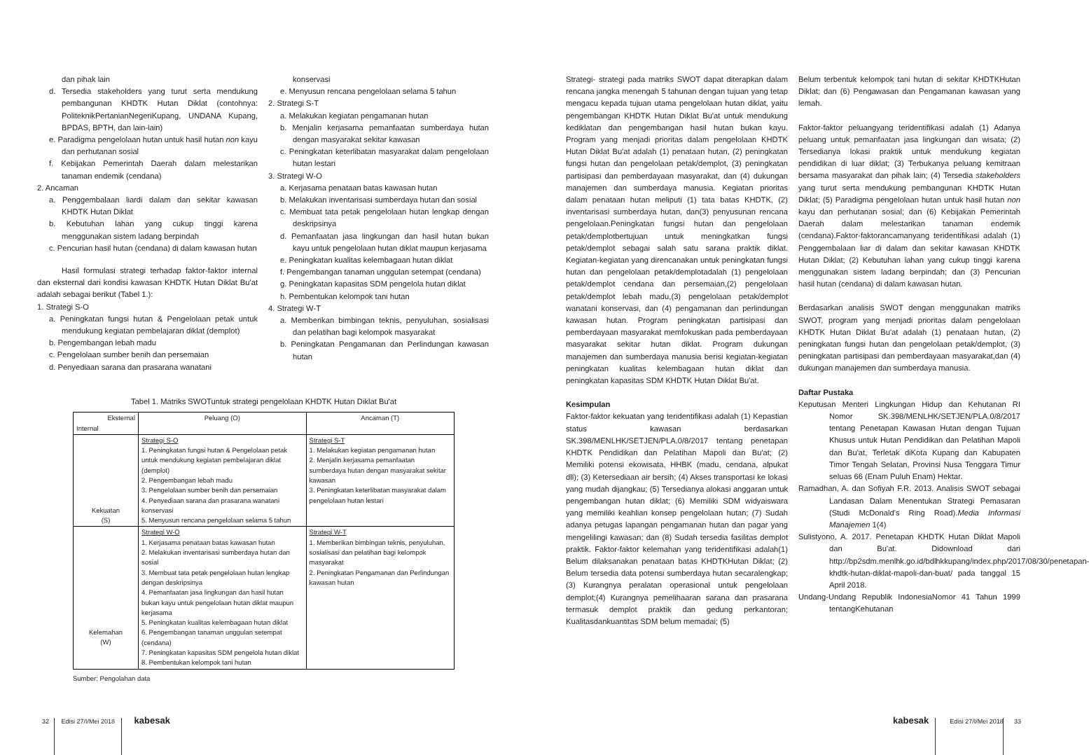dan pihak lain
d. Tersedia stakeholders yang turut serta mendukung pembangunan KHDTK Hutan Diklat (contohnya: PoliteknikPertanianNegeriKupang, UNDANA Kupang, BPDAS, BPTH, dan lain-lain)
e. Paradigma pengelolaan hutan untuk hasil hutan non kayu dan perhutanan sosial
f. Kebijakan Pemerintah Daerah dalam melestarikan tanaman endemik (cendana)
2. Ancaman
a. Penggembalaan liardi dalam dan sekitar kawasan KHDTK Hutan Diklat
b. Kebutuhan lahan yang cukup tinggi karena menggunakan sistem ladang berpindah
c. Pencurian hasil hutan (cendana) di dalam kawasan hutan
Hasil formulasi strategi terhadap faktor-faktor internal dan eksternal dari kondisi kawasan KHDTK Hutan Diklat Bu'at adalah sebagai berikut (Tabel 1.):
1. Strategi S-O
a. Peningkatan fungsi hutan & Pengelolaan petak untuk mendukung kegiatan pembelajaran diklat (demplot)
b. Pengembangan lebah madu
c. Pengelolaan sumber benih dan persemaian
d. Penyediaan sarana dan prasarana wanatani
konservasi
e. Menyusun rencana pengelolaan selama 5 tahun
2. Strategi S-T
a. Melakukan kegiatan pengamanan hutan
b. Menjalin kerjasama pemanfaatan sumberdaya hutan dengan masyarakat sekitar kawasan
c. Peningkatan keterlibatan masyarakat dalam pengelolaan hutan lestari
3. Strategi W-O
a. Kerjasama penataan batas kawasan hutan
b. Melakukan inventarisasi sumberdaya hutan dan sosial
c. Membuat tata petak pengelolaan hutan lengkap dengan deskripsinya
d. Pemanfaatan jasa lingkungan dan hasil hutan bukan kayu untuk pengelolaan hutan diklat maupun kerjasama
e. Peningkatan kualitas kelembagaan hutan diklat
f. Pengembangan tanaman unggulan setempat (cendana)
g. Peningkatan kapasitas SDM pengelola hutan diklat
h. Pembentukan kelompok tani hutan
4. Strategi W-T
a. Memberikan bimbingan teknis, penyuluhan, sosialisasi dan pelatihan bagi kelompok masyarakat
b. Peningkatan Pengamanan dan Perlindungan kawasan hutan
Tabel 1. Matriks SWOTuntuk strategi pengelolaan KHDTK Hutan Diklat Bu'at
| Eksternal Internal | Peluang (O) | Ancaman (T) |
| Kekuatan (S) | Strategi S-O 1. Peningkatan fungsi hutan & Pengelolaan petak untuk mendukung kegiatan pembelajaran diklat (demplot) 2. Pengembangan lebah madu 3. Pengelolaan sumber benih dan persemaian 4. Penyediaan sarana dan prasarana wanatani konservasi 5. Menyusun rencana pengelolaan selama 5 tahun | Strategi S-T 1. Melakukan kegiatan pengamanan hutan 2. Menjalin kerjasama pemanfaatan sumberdaya hutan dengan masyarakat sekitar kawasan 3. Peningkatan keterlibatan masyarakat dalam pengelolaan hutan lestari |
| Kelemahan (W) | Strategi W-O 1. Kerjasama penataan batas kawasan hutan 2. Melakukan inventarisasi sumberdaya hutan dan sosial 3. Membuat tata petak pengelolaan hutan lengkap dengan deskripsinya 4. Pemanfaatan jasa lingkungan dan hasil hutan bukan kayu untuk pengelolaan hutan diklat maupun kerjasama 5. Peningkatan kualitas kelembagaan hutan diklat 6. Pengembangan tanaman unggulan setempat (cendana) 7. Peningkatan kapasitas SDM pengelola hutan diklat 8. Pembentukan kelompok tani hutan | Strategi W-T 1. Memberikan bimbingan teknis, penyuluhan, sosialisasi dan pelatihan bagi kelompok masyarakat 2. Peningkatan Pengamanan dan Perlindungan kawasan hutan |
Sumber: Pengolahan data
Strategi- strategi pada matriks SWOT dapat diterapkan dalam rencana jangka menengah 5 tahunan dengan tujuan yang tetap mengacu kepada tujuan utama pengelolaan hutan diklat, yaitu pengembangan KHDTK Hutan Diklat Bu'at untuk mendukung kediklatan dan pengembangan hasil hutan bukan kayu. Program yang menjadi prioritas dalam pengelolaan KHDTK Hutan Diklat Bu'at adalah (1) penataan hutan, (2) peningkatan fungsi hutan dan pengelolaan petak/demplot, (3) peningkatan partisipasi dan pemberdayaan masyarakat, dan (4) dukungan manajemen dan sumberdaya manusia. Kegiatan prioritas dalam penataan hutan meliputi (1) tata batas KHDTK, (2) inventarisasi sumberdaya hutan, dan(3) penyusunan rencana pengelolaan.Peningkatan fungsi hutan dan pengelolaan petak/demplotbertujuan untuk meningkatkan fungsi petak/demplot sebagai salah satu sarana praktik diklat. Kegiatan-kegiatan yang direncanakan untuk peningkatan fungsi hutan dan pengelolaan petak/demplotadalah (1) pengelolaan petak/demplot cendana dan persemaian,(2) pengelolaan petak/demplot lebah madu,(3) pengelolaan petak/demplot wanatani konservasi, dan (4) pengamanan dan perlindungan kawasan hutan. Program peningkatan partisipasi dan pemberdayaan masyarakat memfokuskan pada pemberdayaan masyarakat sekitar hutan diklat. Program dukungan manajemen dan sumberdaya manusia berisi kegiatan-kegiatan peningkatan kualitas kelembagaan hutan diklat dan peningkatan kapasitas SDM KHDTK Hutan Diklat Bu'at.
Kesimpulan
Faktor-faktor kekuatan yang teridentifikasi adalah (1) Kepastian status kawasan berdasarkan SK.398/MENLHK/SETJEN/PLA.0/8/2017 tentang penetapan KHDTK Pendidikan dan Pelatihan Mapoli dan Bu'at; (2) Memiliki potensi ekowisata, HHBK (madu, cendana, alpukat dll); (3) Ketersediaan air bersih; (4) Akses transportasi ke lokasi yang mudah dijangkau; (5) Tersedianya alokasi anggaran untuk pengembangan hutan diklat; (6) Memiliki SDM widyaiswara yang memiliki keahlian konsep pengelolaan hutan; (7) Sudah adanya petugas lapangan pengamanan hutan dan pagar yang mengelilingi kawasan; dan (8) Sudah tersedia fasilitas demplot praktik. Faktor-faktor kelemahan yang teridentifikasi adalah(1) Belum dilaksanakan penataan batas KHDTKHutan Diklat; (2) Belum tersedia data potensi sumberdaya hutan secaralengkap; (3) Kurangnya peralatan operasional untuk pengelolaan demplot;(4) Kurangnya pemelihaaran sarana dan prasarana termasuk demplot praktik dan gedung perkantoran; Kualitasdankuantitas SDM belum memadai; (5)
Belum terbentuk kelompok tani hutan di sekitar KHDTKHutan Diklat; dan (6) Pengawasan dan Pengamanan kawasan yang lemah.
Faktor-faktor peluangyang teridentifikasi adalah (1) Adanya peluang untuk pemanfaatan jasa lingkungan dan wisata; (2) Tersedianya lokasi praktik untuk mendukung kegiatan pendidikan di luar diklat; (3) Terbukanya peluang kemitraan bersama masyarakat dan pihak lain; (4) Tersedia stakeholders yang turut serta mendukung pembangunan KHDTK Hutan Diklat; (5) Paradigma pengelolaan hutan untuk hasil hutan non kayu dan perhutanan sosial; dan (6) Kebijakan Pemerintah Daerah dalam melestarikan tanaman endemik (cendana).Faktor-faktorancamanyang teridentifikasi adalah (1) Penggembalaan liar di dalam dan sekitar kawasan KHDTK Hutan Diklat; (2) Kebutuhan lahan yang cukup tinggi karena menggunakan sistem ladang berpindah; dan (3) Pencurian hasil hutan (cendana) di dalam kawasan hutan.
Berdasarkan analisis SWOT dengan menggunakan matriks SWOT, program yang menjadi prioritas dalam pengelolaan KHDTK Hutan Diklat Bu'at adalah (1) penataan hutan, (2) peningkatan fungsi hutan dan pengelolaan petak/demplot, (3) peningkatan partisipasi dan pemberdayaan masyarakat,dan (4) dukungan manajemen dan sumberdaya manusia.
Daftar Pustaka
Keputusan Menteri Lingkungan Hidup dan Kehutanan RI Nomor SK.398/MENLHK/SETJEN/PLA.0/8/2017 tentang Penetapan Kawasan Hutan dengan Tujuan Khusus untuk Hutan Pendidikan dan Pelatihan Mapoli dan Bu'at, Terletak diKota Kupang dan Kabupaten Timor Tengah Selatan, Provinsi Nusa Tenggara Timur seluas 66 (Enam Puluh Enam) Hektar.
Ramadhan, A. dan Sofiyah F.R. 2013. Analisis SWOT sebagai Landasan Dalam Menentukan Strategi Pemasaran (Studi McDonald's Ring Road).Media Informasi Manajemen 1(4)
Sulistyono, A. 2017. Penetapan KHDTK Hutan Diklat Mapoli dan Bu'at. Didownload dari http://bp2sdm.menlhk.go.id/bdlhkkupang/index.php/2017/08/30/penetapan-khdtk-hutan-diklat-mapoli-dan-buat/ pada tanggal 15 April 2018.
Undang-Undang Republik IndonesiaNomor 41 Tahun 1999 tentangKehutanan
32 Edisi 27/I/Mei 2018 kabesak
kabesak Edisi 27/I/Mei 2018 33